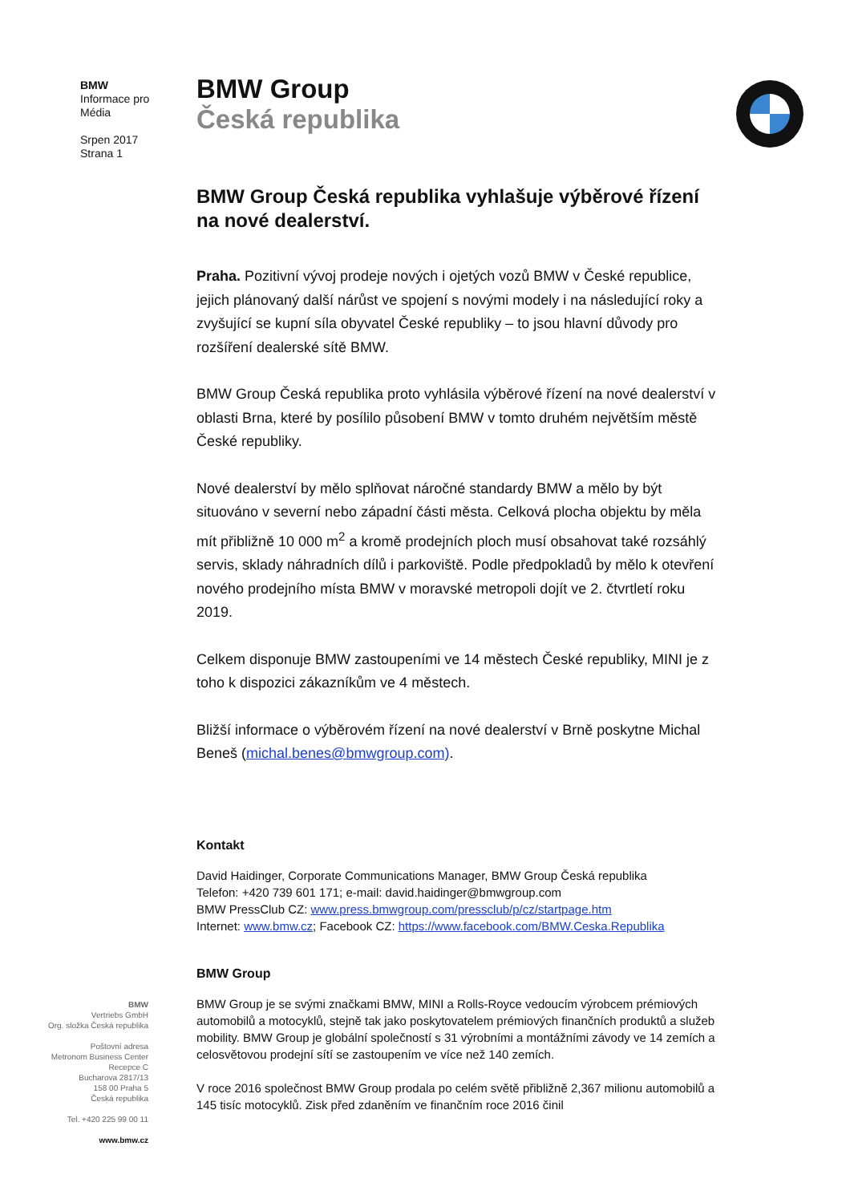BMW
Informace pro
Média
Srpen 2017
Strana 1
BMW
Vertriebs GmbH
Org. složka Česká republika
Poštovní adresa
Metronom Business Center
Recepce C
Bucharova 2817/13
158 00 Praha 5
Česká republika
Tel. +420 225 99 00 11
www.bmw.cz
BMW Group
Česká republika
BMW Group Česká republika vyhlašuje výběrové řízení na nové dealerství.
Praha. Pozitivní vývoj prodeje nových i ojetých vozů BMW v České republice, jejich plánovaný další nárůst ve spojení s novými modely i na následující roky a zvyšující se kupní síla obyvatel České republiky – to jsou hlavní důvody pro rozšíření dealerské sítě BMW.
BMW Group Česká republika proto vyhlásila výběrové řízení na nové dealerství v oblasti Brna, které by posílilo působení BMW v tomto druhém největším městě České republiky.
Nové dealerství by mělo splňovat náročné standardy BMW a mělo by být situováno v severní nebo západní části města. Celková plocha objektu by měla mít přibližně 10 000 m<sup>2</sup> a kromě prodejních ploch musí obsahovat také rozsáhlý servis, sklady náhradních dílů i parkoviště. Podle předpokladů by mělo k otevření nového prodejního místa BMW v moravské metropoli dojít ve 2. čtvrtletí roku 2019.
Celkem disponuje BMW zastoupeními ve 14 městech České republiky, MINI je z toho k dispozici zákazníkům ve 4 městech.
Bližší informace o výběrovém řízení na nové dealerství v Brně poskytne Michal Beneš (michal.benes@bmwgroup.com).
Kontakt
David Haidinger, Corporate Communications Manager, BMW Group Česká republika
Telefon: +420 739 601 171; e-mail: david.haidinger@bmwgroup.com
BMW PressClub CZ: www.press.bmwgroup.com/pressclub/p/cz/startpage.htm
Internet: www.bmw.cz; Facebook CZ: https://www.facebook.com/BMW.Ceska.Republika
BMW Group
BMW Group je se svými značkami BMW, MINI a Rolls-Royce vedoucím výrobcem prémiových automobilů a motocyklů, stejně tak jako poskytovatelem prémiových finančních produktů a služeb mobility. BMW Group je globální společností s 31 výrobními a montážními závody ve 14 zemích a celosvětovou prodejní sítí se zastoupením ve více než 140 zemích.
V roce 2016 společnost BMW Group prodala po celém světě přibližně 2,367 milionu automobilů a 145 tisíc motocyklů. Zisk před zdaněním ve finančním roce 2016 činil